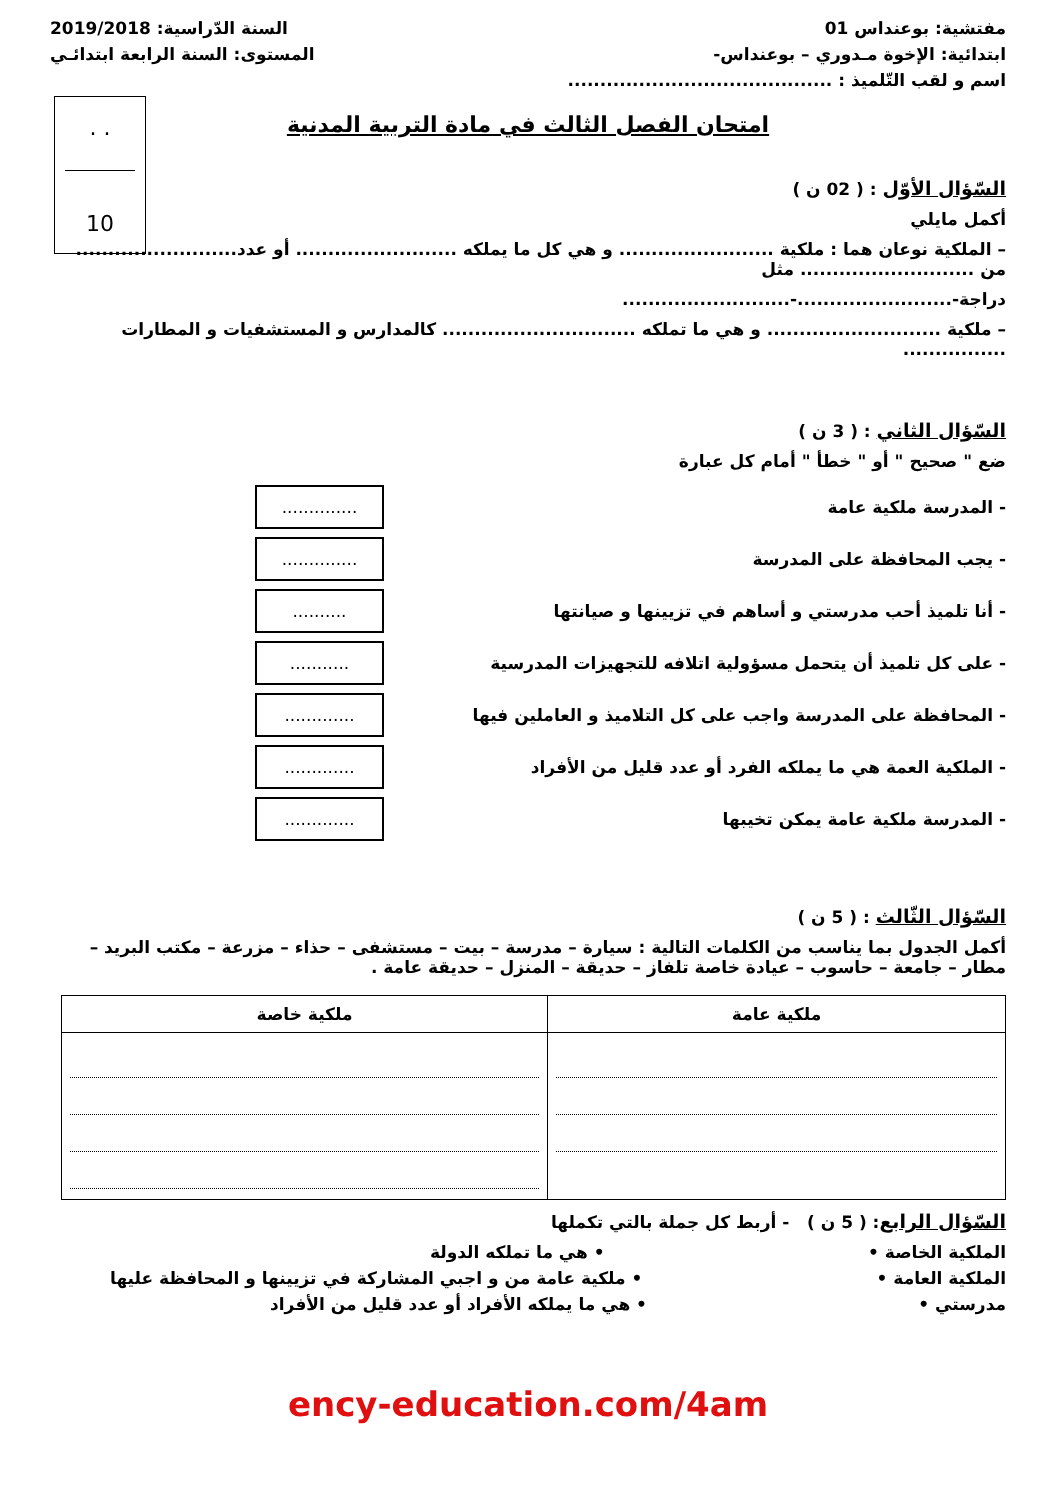مفتشية: بوعنداس 01 السنة الدّراسية: 2019/2018
ابتدائية: الإخوة مـدوري – بوعنداس- المستوى: السنة الرابعة ابتدائـي
اسم و لقب التّلميذ : .........................................
. .
10
امتحان الفصل الثالث في مادة التربية المدنية
السّؤال الأوّل : ( 02 ن )
أكمل مايلي
– الملكية نوعان هما : ملكية ........................ و هي كل ما يملكه ......................... أو عدد......................... من ........................... مثل
دراجة-........................-..........................
– ملكية ........................... و هي ما تملكه .............................. كالمدارس و المستشفيات و المطارات ................
السّؤال الثاني : ( 3 ن )
ضع " صحيح " أو " خطأ " أمام كل عبارة
- المدرسة ملكية عامة..............
- يجب المحافظة على المدرسة..............
- أنا تلميذ أحب مدرستي و أساهم في تزيينها و صيانتها..........
- على كل تلميذ أن يتحمل مسؤولية اتلافه للتجهيزات المدرسية...........
- المحافظة على المدرسة واجب على كل التلاميذ و العاملين فيها.............
- الملكية العمة هي ما يملكه الفرد أو عدد قليل من الأفراد.............
- المدرسة ملكية عامة يمكن تخيبها.............
السّؤال الثّالث : ( 5 ن )
أكمل الجدول بما يناسب من الكلمات التالية : سيارة – مدرسة – بيت – مستشفى – حذاء – مزرعة – مكتب البريد – مطار – جامعة – حاسوب – عيادة خاصة تلفاز – حديقة – المنزل – حديقة عامة .
| ملكية عامة | ملكية خاصة |
| --- | --- |
السّؤال الرابع: ( 5 ن ) - أربط كل جملة بالتي تكملها
الملكية الخاصة • • هي ما تملكه الدولة
الملكية العامة • • ملكية عامة من و اجبي المشاركة في تزيينها و المحافظة عليها
مدرستي • • هي ما يملكه الأفراد أو عدد قليل من الأفراد
ency-education.com/4am